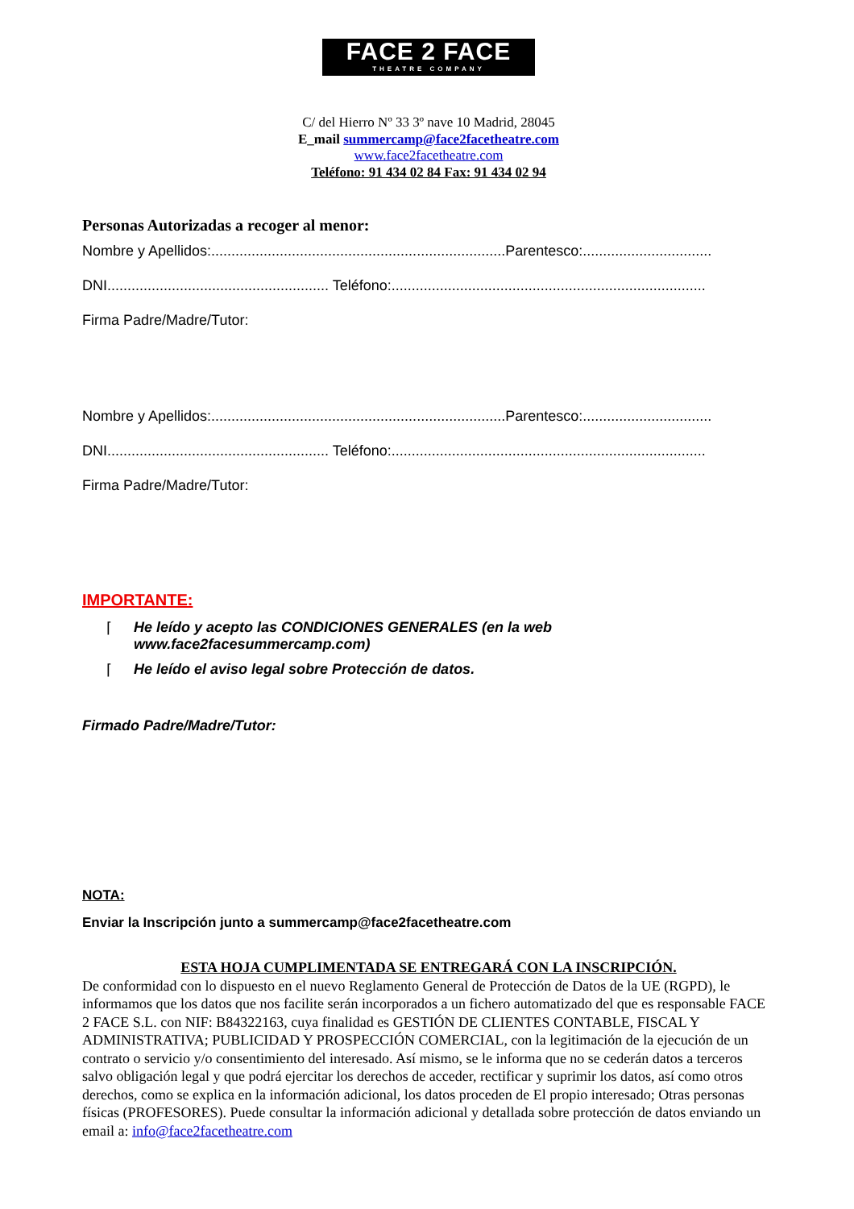FACE 2 FACE
THEATRE COMPANY
C/ del Hierro Nº 33 3º nave 10 Madrid, 28045
E_mail summercamp@face2facetheatre.com
www.face2facetheatre.com
Teléfono: 91 434 02 84 Fax: 91 434 02 94
Personas Autorizadas a recoger al menor:
Nombre y Apellidos:.........................................................................Parentesco:................................
DNI....................................................... Teléfono:..............................................................................
Firma Padre/Madre/Tutor:
Nombre y Apellidos:.........................................................................Parentesco:................................
DNI....................................................... Teléfono:..............................................................................
Firma Padre/Madre/Tutor:
IMPORTANTE:
⌈ He leído y acepto las CONDICIONES GENERALES (en la web
www.face2facesummercamp.com)
⌈ He leído el aviso legal sobre Protección de datos.
Firmado Padre/Madre/Tutor:
NOTA:
Enviar la Inscripción junto a summercamp@face2facetheatre.com
ESTA HOJA CUMPLIMENTADA SE ENTREGARÁ CON LA INSCRIPCIÓN.
De conformidad con lo dispuesto en el nuevo Reglamento General de Protección de Datos de la UE (RGPD), le informamos que los datos que nos facilite serán incorporados a un fichero automatizado del que es responsable FACE 2 FACE S.L. con NIF: B84322163, cuya finalidad es GESTIÓN DE CLIENTES CONTABLE, FISCAL Y ADMINISTRATIVA; PUBLICIDAD Y PROSPECCIÓN COMERCIAL, con la legitimación de la ejecución de un contrato o servicio y/o consentimiento del interesado. Así mismo, se le informa que no se cederán datos a terceros salvo obligación legal y que podrá ejercitar los derechos de acceder, rectificar y suprimir los datos, así como otros derechos, como se explica en la información adicional, los datos proceden de El propio interesado; Otras personas físicas (PROFESORES). Puede consultar la información adicional y detallada sobre protección de datos enviando un email a: info@face2facetheatre.com